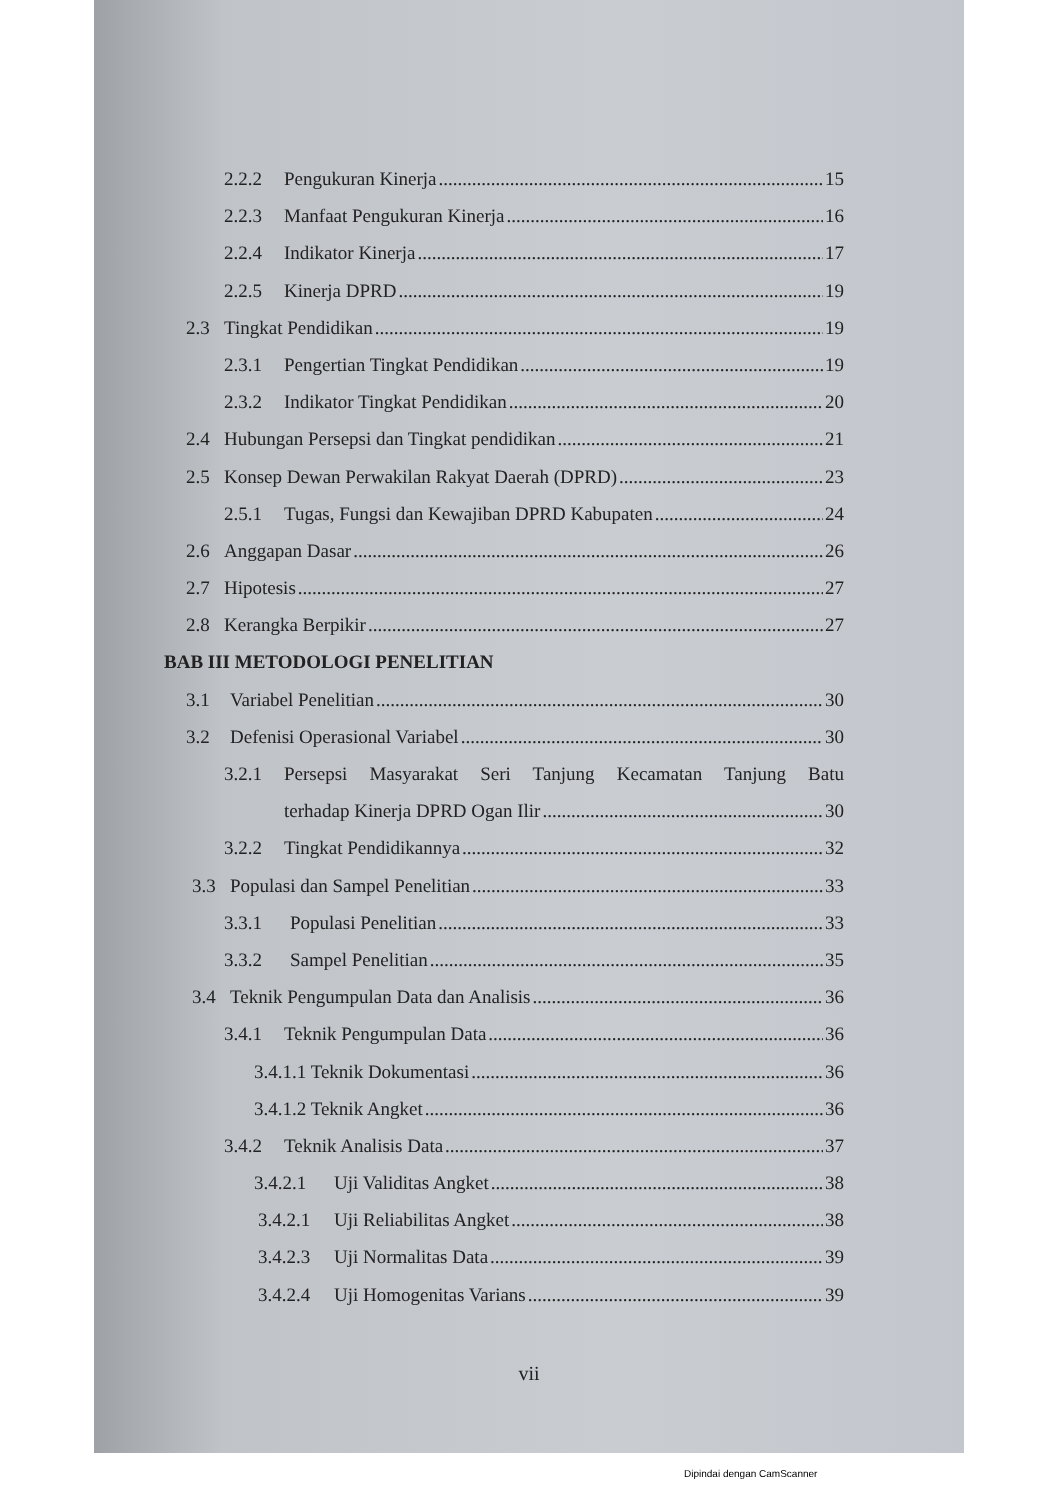2.2.2 Pengukuran Kinerja 15
2.2.3 Manfaat Pengukuran Kinerja 16
2.2.4 Indikator Kinerja 17
2.2.5 Kinerja DPRD 19
2.3 Tingkat Pendidikan 19
2.3.1 Pengertian Tingkat Pendidikan 19
2.3.2 Indikator Tingkat Pendidikan 20
2.4 Hubungan Persepsi dan Tingkat pendidikan 21
2.5 Konsep Dewan Perwakilan Rakyat Daerah (DPRD) 23
2.5.1 Tugas, Fungsi dan Kewajiban DPRD Kabupaten 24
2.6 Anggapan Dasar 26
2.7 Hipotesis 27
2.8 Kerangka Berpikir 27
BAB III METODOLOGI PENELITIAN
3.1 Variabel Penelitian 30
3.2 Defenisi Operasional Variabel 30
3.2.1 Persepsi Masyarakat Seri Tanjung Kecamatan Tanjung Batu
terhadap Kinerja DPRD Ogan Ilir 30
3.2.2 Tingkat Pendidikannya 32
3.3 Populasi dan Sampel Penelitian 33
3.3.1 Populasi Penelitian 33
3.3.2 Sampel Penelitian 35
3.4 Teknik Pengumpulan Data dan Analisis 36
3.4.1 Teknik Pengumpulan Data 36
3.4.1.1 Teknik Dokumentasi 36
3.4.1.2 Teknik Angket 36
3.4.2 Teknik Analisis Data 37
3.4.2.1 Uji Validitas Angket 38
3.4.2.1 Uji Reliabilitas Angket 38
3.4.2.3 Uji Normalitas Data 39
3.4.2.4 Uji Homogenitas Varians 39
vii
Dipindai dengan CamScanner